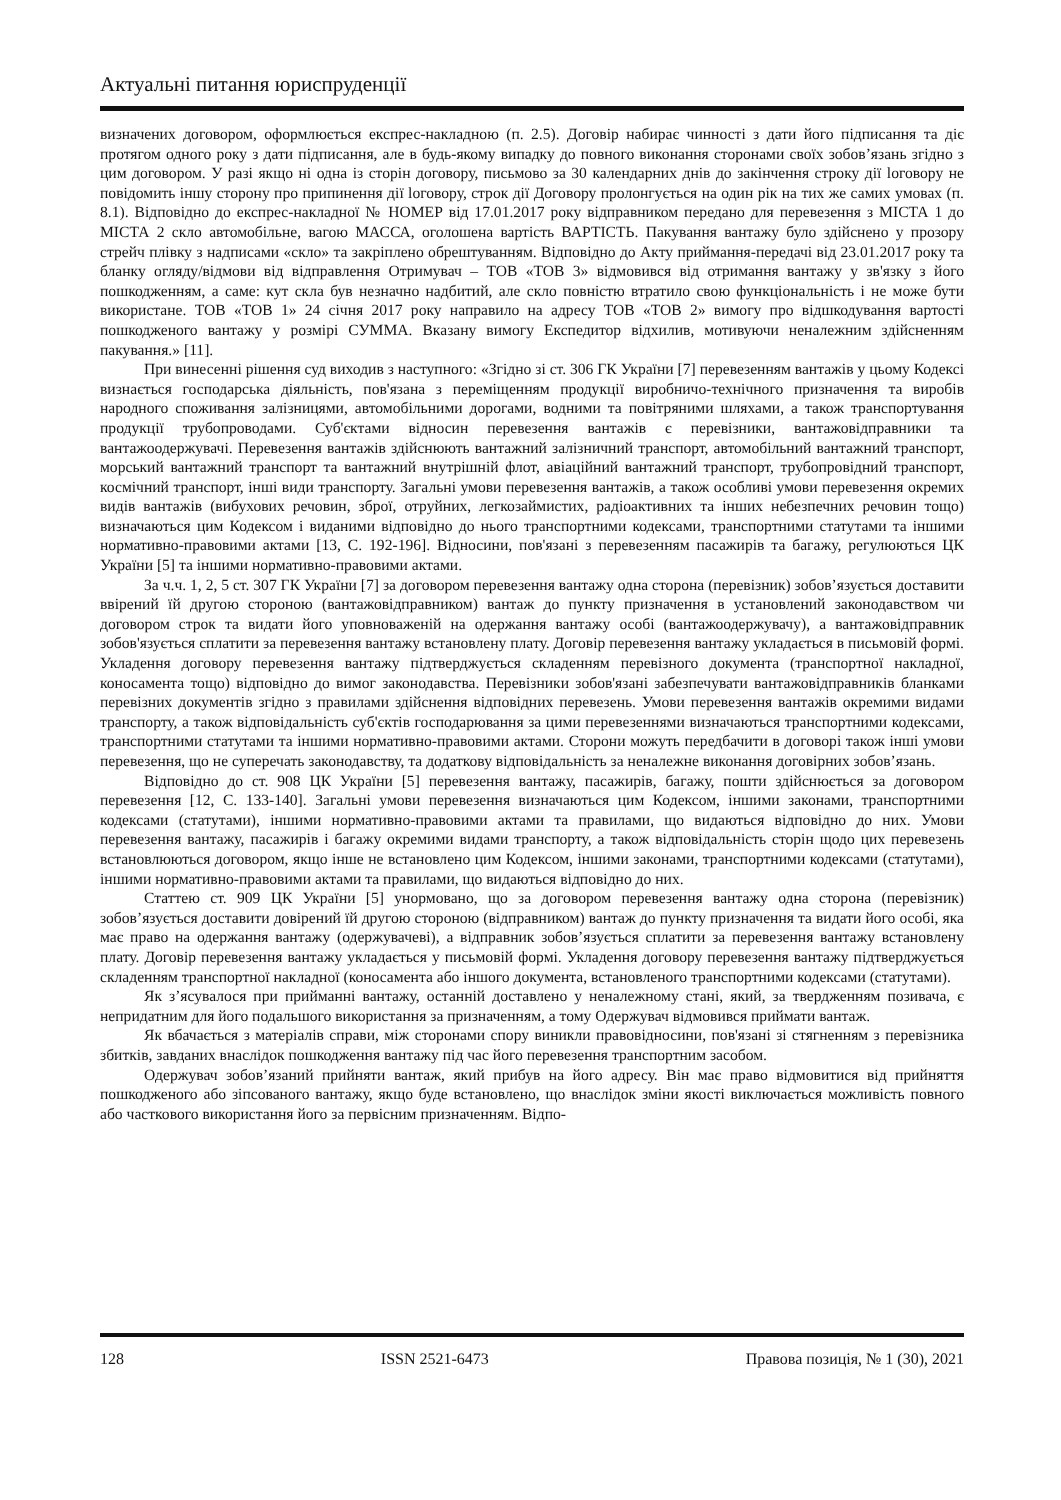Актуальні питання юриспруденції
визначених договором, оформлюється експрес-накладною (п. 2.5). Договір набирає чинності з дати його підписання та діє протягом одного року з дати підписання, але в будь-якому випадку до повного виконання сторонами своїх зобов’язань згідно з цим договором. У разі якщо ні одна із сторін договору, письмово за 30 календарних днів до закінчення строку дії loговору не повідомить іншу сторону про припинення дії loговору, строк дії Договору пролонгується на один рік на тих же самих умовах (п. 8.1). Відповідно до експрес-накладної № НОМЕР від 17.01.2017 року відправником передано для перевезення з МІСТА 1 до МІСТА 2 скло автомобільне, вагою МАССА, оголошена вартість ВАРТІСТЬ. Пакування вантажу було здійснено у прозору стрейч плівку з надписами «скло» та закріплено обрештуванням. Відповідно до Акту приймання-передачі від 23.01.2017 року та бланку огляду/відмови від відправлення Отримувач – ТОВ «ТОВ 3» відмовився від отримання вантажу у зв'язку з його пошкодженням, а саме: кут скла був незначно надбитий, але скло повністю втратило свою функціональність і не може бути використане. ТОВ «ТОВ 1» 24 січня 2017 року направило на адресу ТОВ «ТОВ 2» вимогу про відшкодування вартості пошкодженого вантажу у розмірі СУММА. Вказану вимогу Експедитор відхилив, мотивуючи неналежним здійсненням пакування.» [11].
При винесенні рішення суд виходив з наступного: «Згідно зі ст. 306 ГК України [7] перевезенням вантажів у цьому Кодексі визнається господарська діяльність, пов'язана з переміщенням продукції виробничо-технічного призначення та виробів народного споживання залізницями, автомобільними дорогами, водними та повітряними шляхами, а також транспортування продукції трубопроводами. Суб'єктами відносин перевезення вантажів є перевізники, вантажовідправники та вантажоодержувачі. Перевезення вантажів здійснюють вантажний залізничний транспорт, автомобільний вантажний транспорт, морський вантажний транспорт та вантажний внутрішній флот, авіаційний вантажний транспорт, трубопровідний транспорт, космічний транспорт, інші види транспорту. Загальні умови перевезення вантажів, а також особливі умови перевезення окремих видів вантажів (вибухових речовин, зброї, отруйних, легкозаймистих, радіоактивних та інших небезпечних речовин тощо) визначаються цим Кодексом і виданими відповідно до нього транспортними кодексами, транспортними статутами та іншими нормативно-правовими актами [13, С. 192-196]. Відносини, пов'язані з перевезенням пасажирів та багажу, регулюються ЦК України [5] та іншими нормативно-правовими актами.
За ч.ч. 1, 2, 5 ст. 307 ГК України [7] за договором перевезення вантажу одна сторона (перевізник) зобов’язується доставити ввірений їй другою стороною (вантажовідправником) вантаж до пункту призначення в установлений законодавством чи договором строк та видати його уповноваженій на одержання вантажу особі (вантажоодержувачу), а вантажовідправник зобов'язується сплатити за перевезення вантажу встановлену плату. Договір перевезення вантажу укладається в письмовій формі. Укладення договору перевезення вантажу підтверджується складенням перевізного документа (транспортної накладної, коносамента тощо) відповідно до вимог законодавства. Перевізники зобов'язані забезпечувати вантажовідправників бланками перевізних документів згідно з правилами здійснення відповідних перевезень. Умови перевезення вантажів окремими видами транспорту, а також відповідальність суб'єктів господарювання за цими перевезеннями визначаються транспортними кодексами, транспортними статутами та іншими нормативно-правовими актами. Сторони можуть передбачити в договорі також інші умови перевезення, що не суперечать законодавству, та додаткову відповідальність за неналежне виконання договірних зобов’язань.
Відповідно до ст. 908 ЦК України [5] перевезення вантажу, пасажирів, багажу, пошти здійснюється за договором перевезення [12, С. 133-140]. Загальні умови перевезення визначаються цим Кодексом, іншими законами, транспортними кодексами (статутами), іншими нормативно-правовими актами та правилами, що видаються відповідно до них. Умови перевезення вантажу, пасажирів і багажу окремими видами транспорту, а також відповідальність сторін щодо цих перевезень встановлюються договором, якщо інше не встановлено цим Кодексом, іншими законами, транспортними кодексами (статутами), іншими нормативно-правовими актами та правилами, що видаються відповідно до них.
Статтею ст. 909 ЦК України [5] унормовано, що за договором перевезення вантажу одна сторона (перевізник) зобов’язується доставити довірений їй другою стороною (відправником) вантаж до пункту призначення та видати його особі, яка має право на одержання вантажу (одержувачеві), а відправник зобов’язується сплатити за перевезення вантажу встановлену плату. Договір перевезення вантажу укладається у письмовій формі. Укладення договору перевезення вантажу підтверджується складенням транспортної накладної (коносамента або іншого документа, встановленого транспортними кодексами (статутами).
Як з’ясувалося при прийманні вантажу, останній доставлено у неналежному стані, який, за твердженням позивача, є непридатним для його подальшого використання за призначенням, а тому Одержувач відмовився приймати вантаж.
Як вбачається з матеріалів справи, між сторонами спору виникли правовідносини, пов'язані зі стягненням з перевізника збитків, завданих внаслідок пошкодження вантажу під час його перевезення транспортним засобом.
Одержувач зобов’язаний прийняти вантаж, який прибув на його адресу. Він має право відмовитися від прийняття пошкодженого або зіпсованого вантажу, якщо буде встановлено, що внаслідок зміни якості виключається можливість повного або часткового використання його за первісним призначенням. Відпо-
128 ISSN 2521-6473 Правова позиція, № 1 (30), 2021